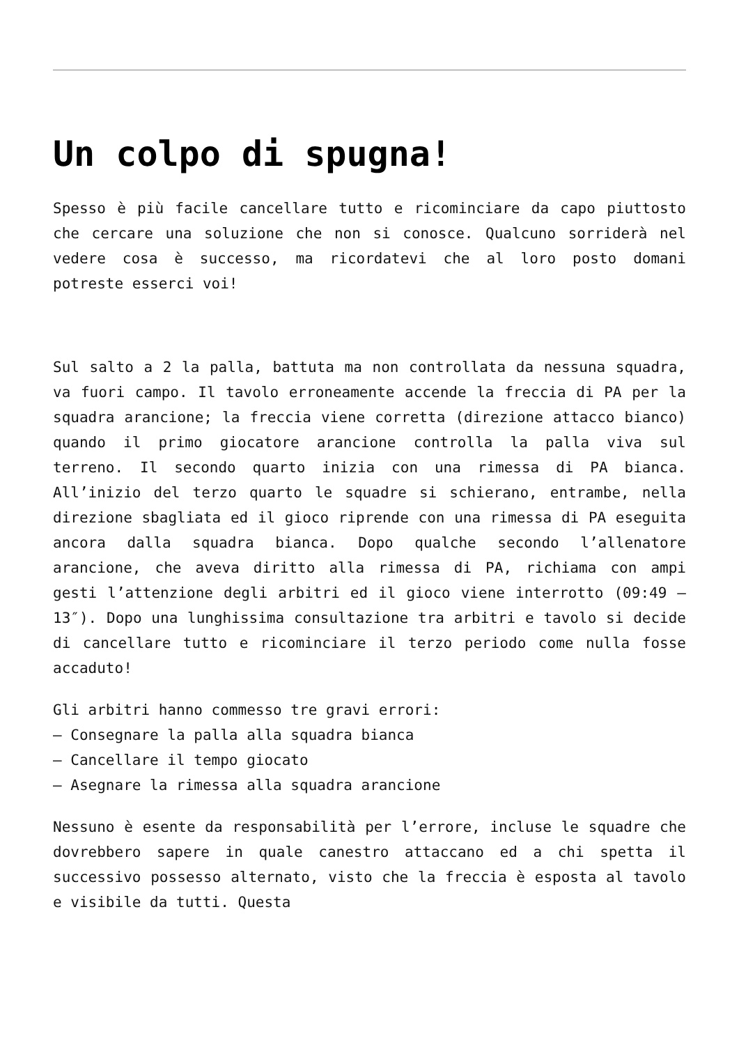Un colpo di spugna!
Spesso è più facile cancellare tutto e ricominciare da capo piuttosto che cercare una soluzione che non si conosce. Qualcuno sorriderà nel vedere cosa è successo, ma ricordatevi che al loro posto domani potreste esserci voi!
Sul salto a 2 la palla, battuta ma non controllata da nessuna squadra, va fuori campo. Il tavolo erroneamente accende la freccia di PA per la squadra arancione; la freccia viene corretta (direzione attacco bianco) quando il primo giocatore arancione controlla la palla viva sul terreno. Il secondo quarto inizia con una rimessa di PA bianca. All’inizio del terzo quarto le squadre si schierano, entrambe, nella direzione sbagliata ed il gioco riprende con una rimessa di PA eseguita ancora dalla squadra bianca. Dopo qualche secondo l’allenatore arancione, che aveva diritto alla rimessa di PA, richiama con ampi gesti l’attenzione degli arbitri ed il gioco viene interrotto (09:49 – 13″). Dopo una lunghissima consultazione tra arbitri e tavolo si decide di cancellare tutto e ricominciare il terzo periodo come nulla fosse accaduto!
Gli arbitri hanno commesso tre gravi errori:
– Consegnare la palla alla squadra bianca
– Cancellare il tempo giocato
– Asegnare la rimessa alla squadra arancione
Nessuno è esente da responsabilità per l’errore, incluse le squadre che dovrebbero sapere in quale canestro attaccano ed a chi spetta il successivo possesso alternato, visto che la freccia è esposta al tavolo e visibile da tutti. Questa